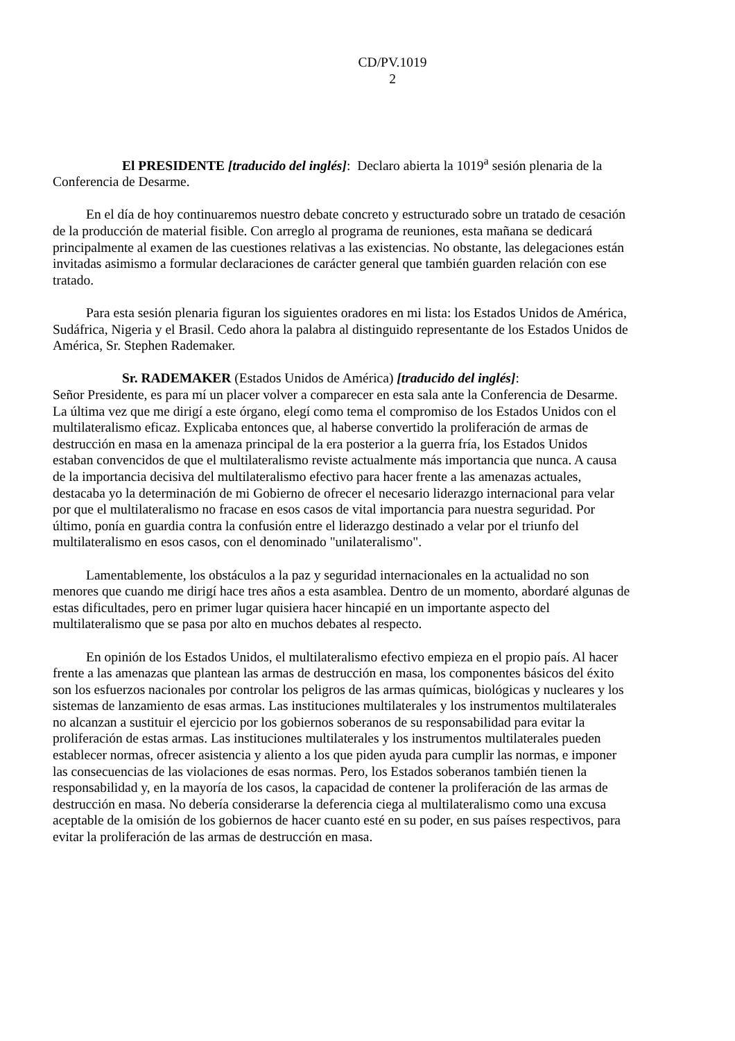CD/PV.1019
2
El PRESIDENTE [traducido del inglés]: Declaro abierta la 1019<sup>a</sup> sesión plenaria de la Conferencia de Desarme.
En el día de hoy continuaremos nuestro debate concreto y estructurado sobre un tratado de cesación de la producción de material fisible. Con arreglo al programa de reuniones, esta mañana se dedicará principalmente al examen de las cuestiones relativas a las existencias. No obstante, las delegaciones están invitadas asimismo a formular declaraciones de carácter general que también guarden relación con ese tratado.
Para esta sesión plenaria figuran los siguientes oradores en mi lista: los Estados Unidos de América, Sudáfrica, Nigeria y el Brasil. Cedo ahora la palabra al distinguido representante de los Estados Unidos de América, Sr. Stephen Rademaker.
Sr. RADEMAKER (Estados Unidos de América) [traducido del inglés]:
Señor Presidente, es para mí un placer volver a comparecer en esta sala ante la Conferencia de Desarme. La última vez que me dirigí a este órgano, elegí como tema el compromiso de los Estados Unidos con el multilateralismo eficaz. Explicaba entonces que, al haberse convertido la proliferación de armas de destrucción en masa en la amenaza principal de la era posterior a la guerra fría, los Estados Unidos estaban convencidos de que el multilateralismo reviste actualmente más importancia que nunca. A causa de la importancia decisiva del multilateralismo efectivo para hacer frente a las amenazas actuales, destacaba yo la determinación de mi Gobierno de ofrecer el necesario liderazgo internacional para velar por que el multilateralismo no fracase en esos casos de vital importancia para nuestra seguridad. Por último, ponía en guardia contra la confusión entre el liderazgo destinado a velar por el triunfo del multilateralismo en esos casos, con el denominado "unilateralismo".
Lamentablemente, los obstáculos a la paz y seguridad internacionales en la actualidad no son menores que cuando me dirigí hace tres años a esta asamblea. Dentro de un momento, abordaré algunas de estas dificultades, pero en primer lugar quisiera hacer hincapié en un importante aspecto del multilateralismo que se pasa por alto en muchos debates al respecto.
En opinión de los Estados Unidos, el multilateralismo efectivo empieza en el propio país. Al hacer frente a las amenazas que plantean las armas de destrucción en masa, los componentes básicos del éxito son los esfuerzos nacionales por controlar los peligros de las armas químicas, biológicas y nucleares y los sistemas de lanzamiento de esas armas. Las instituciones multilaterales y los instrumentos multilaterales no alcanzan a sustituir el ejercicio por los gobiernos soberanos de su responsabilidad para evitar la proliferación de estas armas. Las instituciones multilaterales y los instrumentos multilaterales pueden establecer normas, ofrecer asistencia y aliento a los que piden ayuda para cumplir las normas, e imponer las consecuencias de las violaciones de esas normas. Pero, los Estados soberanos también tienen la responsabilidad y, en la mayoría de los casos, la capacidad de contener la proliferación de las armas de destrucción en masa. No debería considerarse la deferencia ciega al multilateralismo como una excusa aceptable de la omisión de los gobiernos de hacer cuanto esté en su poder, en sus países respectivos, para evitar la proliferación de las armas de destrucción en masa.